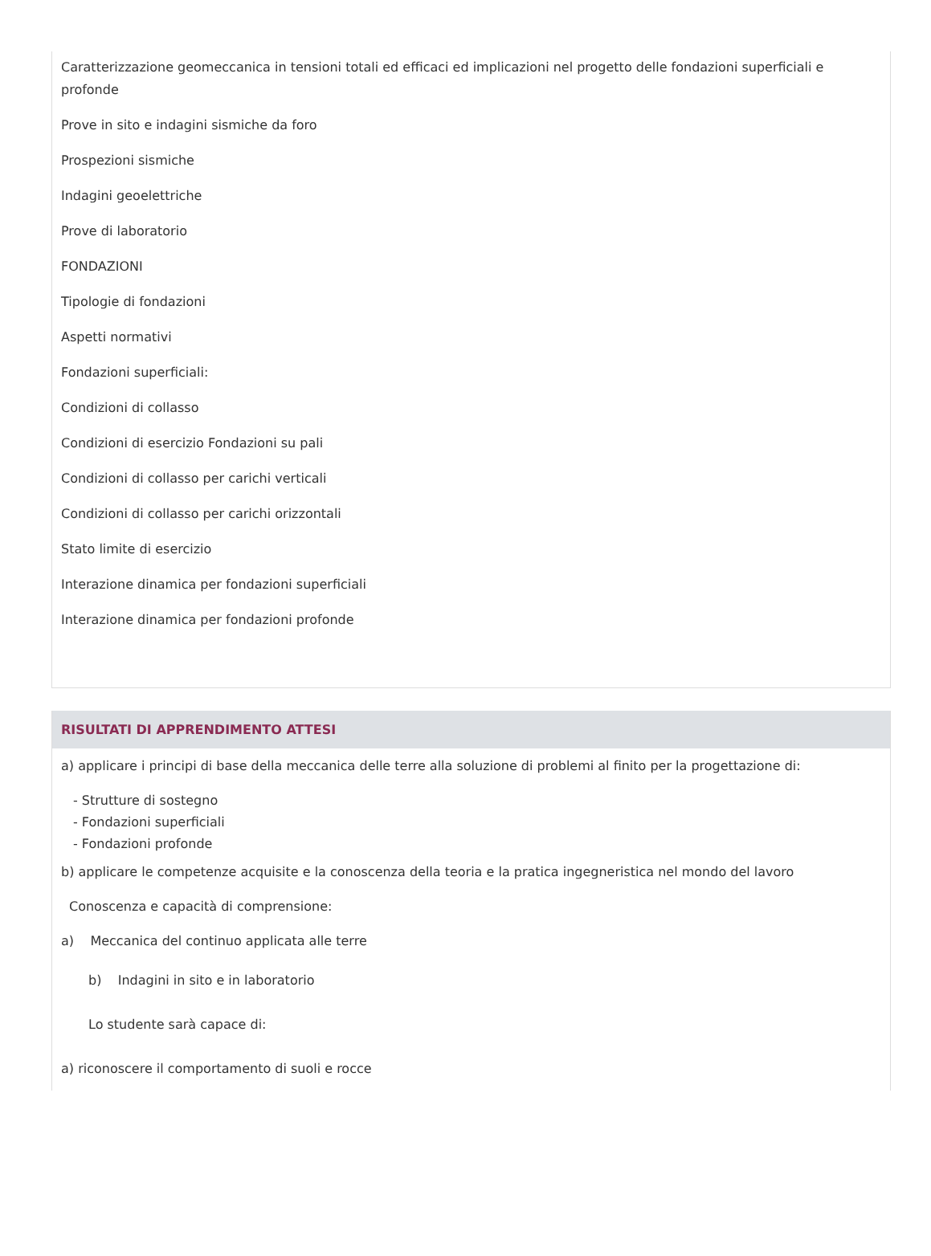Caratterizzazione geomeccanica in tensioni totali ed efficaci ed implicazioni nel progetto delle fondazioni superficiali e profonde
Prove in sito e indagini sismiche da foro
Prospezioni sismiche
Indagini geoelettriche
Prove di laboratorio
FONDAZIONI
Tipologie di fondazioni
Aspetti normativi
Fondazioni superficiali:
Condizioni di collasso
Condizioni di esercizio Fondazioni su pali
Condizioni di collasso per carichi verticali
Condizioni di collasso per carichi orizzontali
Stato limite di esercizio
Interazione dinamica per fondazioni superficiali
Interazione dinamica per fondazioni profonde
RISULTATI DI APPRENDIMENTO ATTESI
a) applicare i principi di base della meccanica delle terre alla soluzione di problemi al finito per la progettazione di:
- Strutture di sostegno
- Fondazioni superficiali
- Fondazioni profonde
b) applicare le competenze acquisite e la conoscenza della teoria e la pratica ingegneristica nel mondo del lavoro
Conoscenza e capacità di comprensione:
a) Meccanica del continuo applicata alle terre
b) Indagini in sito e in laboratorio
Lo studente sarà capace di:
a) riconoscere il comportamento di suoli e rocce